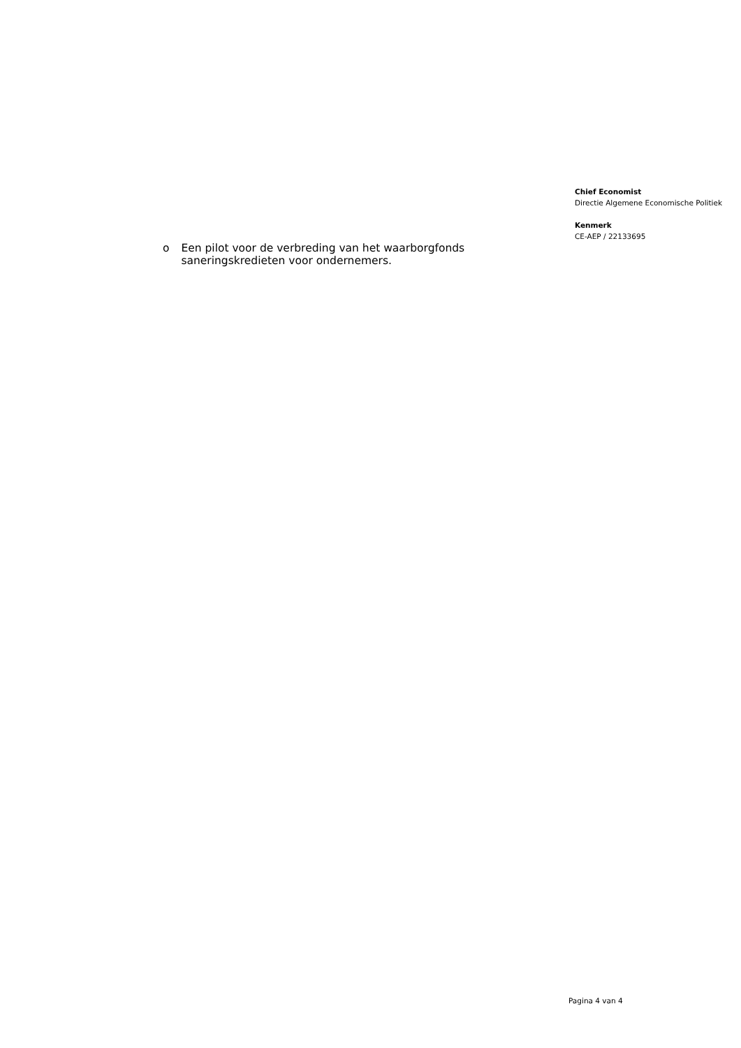o Een pilot voor de verbreding van het waarborgfonds saneringskredieten voor ondernemers.
Chief Economist
Directie Algemene Economische Politiek
Kenmerk
CE-AEP / 22133695
Pagina 4 van 4